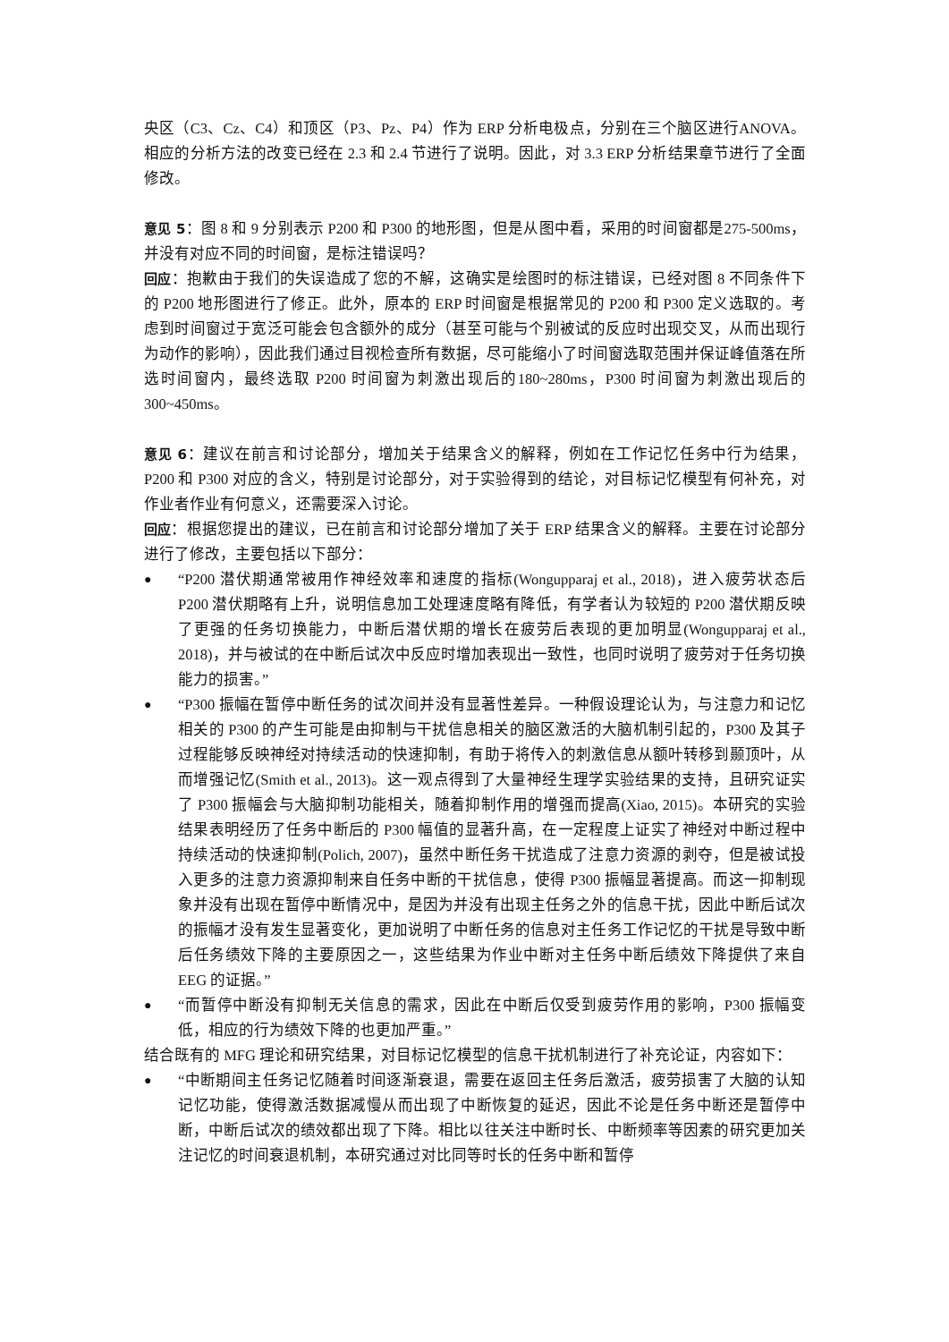央区（C3、Cz、C4）和顶区（P3、Pz、P4）作为 ERP 分析电极点，分别在三个脑区进行ANOVA。相应的分析方法的改变已经在 2.3 和 2.4 节进行了说明。因此，对 3.3 ERP 分析结果章节进行了全面修改。
意见 5：图 8 和 9 分别表示 P200 和 P300 的地形图，但是从图中看，采用的时间窗都是275-500ms，并没有对应不同的时间窗，是标注错误吗？
回应：抱歉由于我们的失误造成了您的不解，这确实是绘图时的标注错误，已经对图 8 不同条件下的 P200 地形图进行了修正。此外，原本的 ERP 时间窗是根据常见的 P200 和 P300 定义选取的。考虑到时间窗过于宽泛可能会包含额外的成分（甚至可能与个别被试的反应时出现交叉，从而出现行为动作的影响），因此我们通过目视检查所有数据，尽可能缩小了时间窗选取范围并保证峰值落在所选时间窗内，最终选取 P200 时间窗为刺激出现后的180~280ms，P300 时间窗为刺激出现后的 300~450ms。
意见 6：建议在前言和讨论部分，增加关于结果含义的解释，例如在工作记忆任务中行为结果，P200 和 P300 对应的含义，特别是讨论部分，对于实验得到的结论，对目标记忆模型有何补充，对作业者作业有何意义，还需要深入讨论。
回应：根据您提出的建议，已在前言和讨论部分增加了关于 ERP 结果含义的解释。主要在讨论部分进行了修改，主要包括以下部分：
● “P200 潜伏期通常被用作神经效率和速度的指标(Wongupparaj et al., 2018)，进入疲劳状态后 P200 潜伏期略有上升，说明信息加工处理速度略有降低，有学者认为较短的 P200 潜伏期反映了更强的任务切换能力，中断后潜伏期的增长在疲劳后表现的更加明显(Wongupparaj et al., 2018)，并与被试的在中断后试次中反应时增加表现出一致性，也同时说明了疲劳对于任务切换能力的损害。”
● “P300 振幅在暂停中断任务的试次间并没有显著性差异。一种假设理论认为，与注意力和记忆相关的 P300 的产生可能是由抑制与干扰信息相关的脑区激活的大脑机制引起的，P300 及其子过程能够反映神经对持续活动的快速抑制，有助于将传入的刺激信息从额叶转移到颞顶叶，从而增强记忆(Smith et al., 2013)。这一观点得到了大量神经生理学实验结果的支持，且研究证实了 P300 振幅会与大脑抑制功能相关，随着抑制作用的增强而提高(Xiao, 2015)。本研究的实验结果表明经历了任务中断后的 P300 幅值的显著升高，在一定程度上证实了神经对中断过程中持续活动的快速抑制(Polich, 2007)，虽然中断任务干扰造成了注意力资源的剥夺，但是被试投入更多的注意力资源抑制来自任务中断的干扰信息，使得 P300 振幅显著提高。而这一抑制现象并没有出现在暂停中断情况中，是因为并没有出现主任务之外的信息干扰，因此中断后试次的振幅才没有发生显著变化，更加说明了中断任务的信息对主任务工作记忆的干扰是导致中断后任务绩效下降的主要原因之一，这些结果为作业中断对主任务中断后绩效下降提供了来自 EEG 的证据。”
● “而暂停中断没有抑制无关信息的需求，因此在中断后仅受到疲劳作用的影响，P300 振幅变低，相应的行为绩效下降的也更加严重。”
结合既有的 MFG 理论和研究结果，对目标记忆模型的信息干扰机制进行了补充论证，内容如下：
● “中断期间主任务记忆随着时间逐渐衰退，需要在返回主任务后激活，疲劳损害了大脑的认知记忆功能，使得激活数据减慢从而出现了中断恢复的延迟，因此不论是任务中断还是暂停中断，中断后试次的绩效都出现了下降。相比以往关注中断时长、中断频率等因素的研究更加关注记忆的时间衰退机制，本研究通过对比同等时长的任务中断和暂停